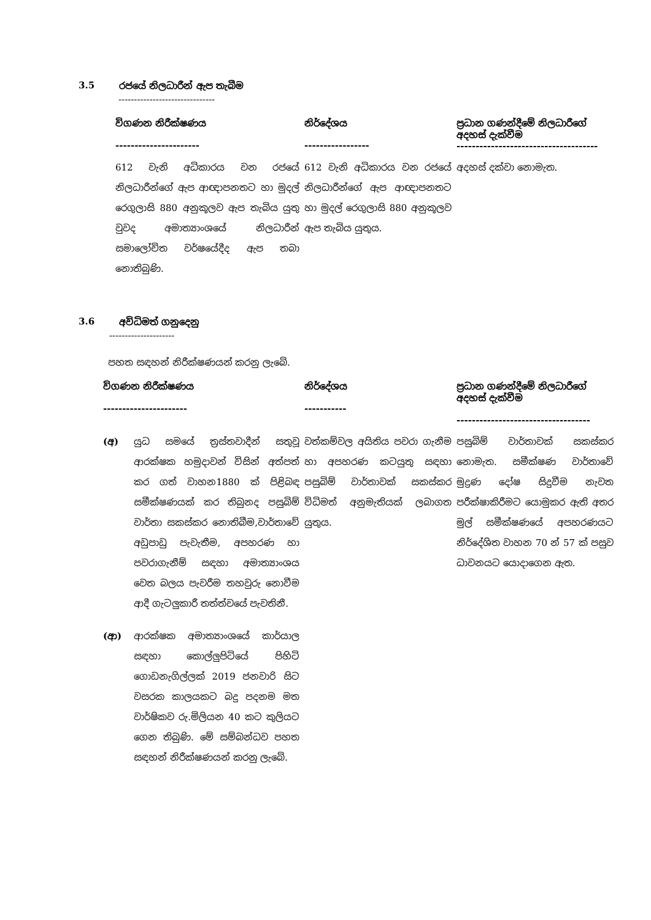3.5 රජයේ නිලධාරීන් ඇප තැබීම
-------------------------------
| විගණන නිරීක්ෂණය ---------------------- | නිර්දේශය ----------------- | ප්‍රධාන ගණන්දීමේ නිලධාරීගේ අදහස් දැක්වීම ------------------------------------- |
| --- | --- | --- |
| 612 වැනි අධිකාරය වන රජයේ නිලධාරීන්ගේ ඇප ආඥාපනතට හා මුදල් රෙගුලාසි 880 අනුකූලව ඇප තැබිය යුතු වුවද අමාත්‍යාංශයේ නිලධාරීන් සමාලෝචිත වර්ෂයේදීද ඇප තබා නොතිබුණි. | 612 වැනි අධිකාරය වන රජයේ නිලධාරීන්ගේ ඇප ආඥාපනතට හා මුදල් රෙගුලාසි 880 අනුකූලව ඇප තැබිය යුතුය. | අදහස් දක්වා නොමැත. |
3.6 අවිධිමත් ගනුදෙනු
---------------------
පහත සඳහන් නිරීක්ෂණයන් කරනු ලැබේ.
| විගණන නිරීක්ෂණය ---------------------- | නිර්දේශය ----------- | ප්‍රධාන ගණන්දීමේ නිලධාරීගේ අදහස් දැක්වීම ----------------------------------- |
| --- | --- | --- |
| (අ) යුධ සමයේ ත්‍රස්තවාදීන් සතුවූ ආරක්ෂක හමුදාවන් විසින් අත්පත් කර ගත් වාහන1880 ක් පිළිබඳ සමීක්ෂණයක් කර තිබුනද පසුබිම් වාර්තා සකස්කර නොතිබීම,වාර්තාවේ අඩුපාඩු පැවැතීම, අපහරණ හා පවරාගැනීම් සඳහා අමාත්‍යාංශය වෙත බලය පැවරීම තහවුරු නොවීම ආදී ගැටලුකාරී තත්ත්වයේ පැවතිනී. (ආ) ආරක්ෂක අමාත්‍යාංශයේ කාර්යාල සඳහා කොල්ලුපිටියේ පිහිටි ගොඩනැගිල්ලක් 2019 ජනවාරි සිට වසරක කාලයකට බදු පදනම මත වාර්ෂිකව රු.මිලියන 40 කට කුලියට ගෙන තිබුණි. මේ සම්බන්ධව පහත සඳහන් නිරීක්ෂණයන් කරනු ලැබේ. | වත්කම්වල අයිතිය පවරා ගැනීම හා අපහරණ කටයුතු සඳහා පසුබිම් වාර්තාවක් සකස්කර විධිමත් අනුමැතියක් ලබාගත යුතුය. | පසුබිම් වාර්තාවක් සකස්කර නොමැත. සමීක්ෂණ වාර්තාවේ මුද්‍රණ දෝෂ සිදුවීම නැවත පරීක්ෂාකිරීමට යොමුකර ඇති අතර මුල් සමීක්ෂණයේ අපහරණයට නිර්දේශිත වාහන 70 න් 57 ක් පසුව ධාවනයට යොදාගෙන ඇත. |